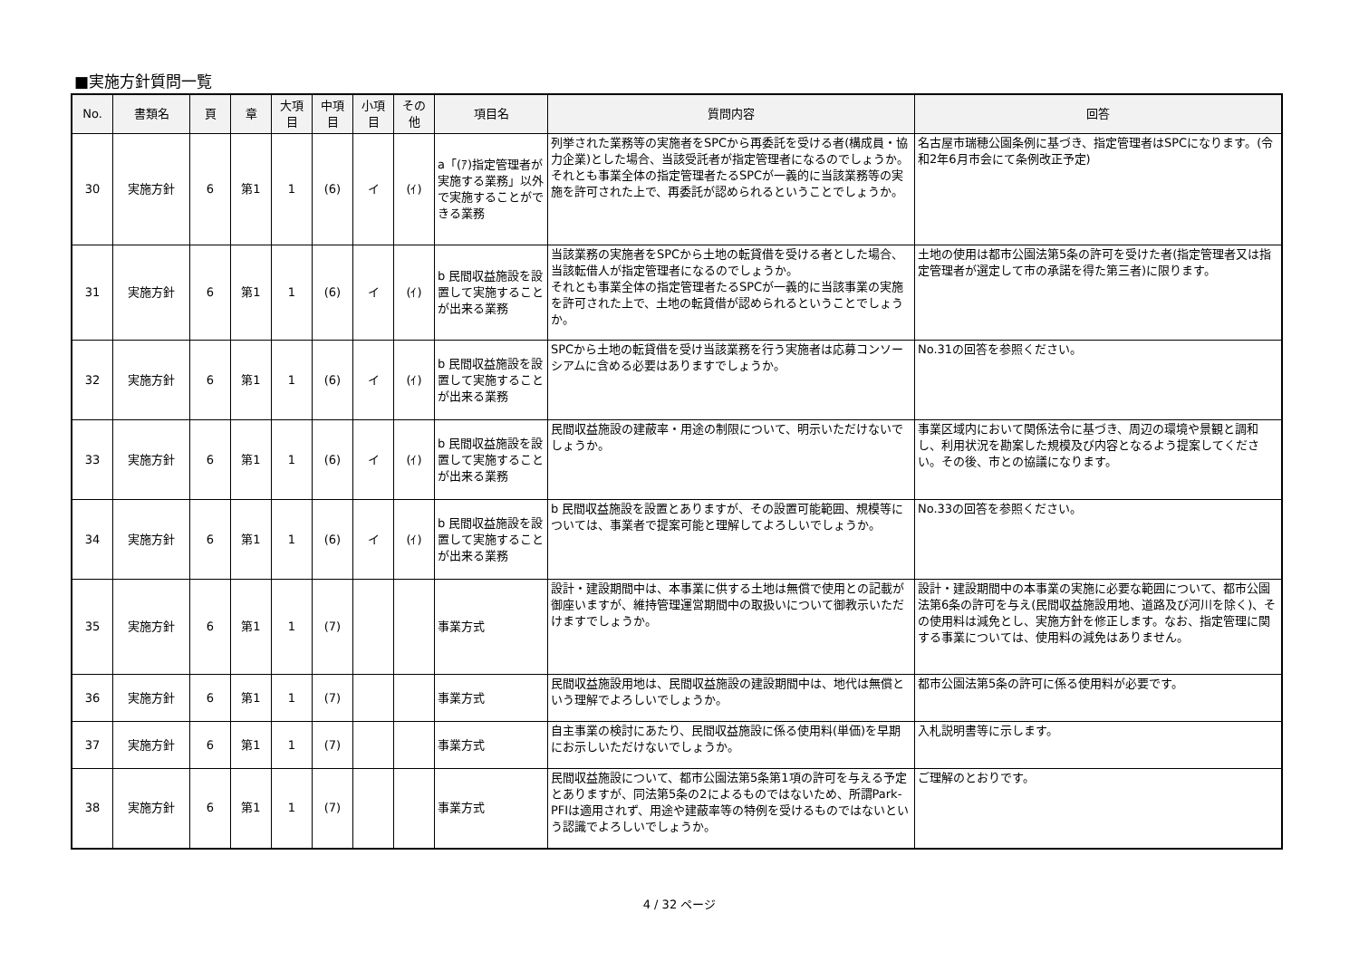■実施方針質問一覧
| No. | 書類名 | 頁 | 章 | 大項 目 | 中項 目 | 小項 目 | その 他 | 項目名 | 質問内容 | 回答 |
| --- | --- | --- | --- | --- | --- | --- | --- | --- | --- | --- |
| 30 | 実施方針 | 6 | 第1 | 1 | (6) | イ | (ｲ) | a「(ｱ)指定管理者が実施する業務」以外で実施することができる業務 | 列挙された業務等の実施者をSPCから再委託を受ける者(構成員・協力企業)とした場合、当該受託者が指定管理者になるのでしょうか。 それとも事業全体の指定管理者たるSPCが一義的に当該業務等の実施を許可された上で、再委託が認められるということでしょうか。 | 名古屋市瑞穂公園条例に基づき、指定管理者はSPCになります。(令和2年6月市会にて条例改正予定) |
| 31 | 実施方針 | 6 | 第1 | 1 | (6) | イ | (ｲ) | b 民間収益施設を設置して実施することが出来る業務 | 当該業務の実施者をSPCから土地の転貸借を受ける者とした場合、当該転借人が指定管理者になるのでしょうか。 それとも事業全体の指定管理者たるSPCが一義的に当該事業の実施を許可された上で、土地の転貸借が認められるということでしょうか。 | 土地の使用は都市公園法第5条の許可を受けた者(指定管理者又は指定管理者が選定して市の承諾を得た第三者)に限ります。 |
| 32 | 実施方針 | 6 | 第1 | 1 | (6) | イ | (ｲ) | b 民間収益施設を設置して実施することが出来る業務 | SPCから土地の転貸借を受け当該業務を行う実施者は応募コンソーシアムに含める必要はありますでしょうか。 | No.31の回答を参照ください。 |
| 33 | 実施方針 | 6 | 第1 | 1 | (6) | イ | (ｲ) | b 民間収益施設を設置して実施することが出来る業務 | 民間収益施設の建蔽率・用途の制限について、明示いただけないでしょうか。 | 事業区域内において関係法令に基づき、周辺の環境や景観と調和し、利用状況を勘案した規模及び内容となるよう提案してください。その後、市との協議になります。 |
| 34 | 実施方針 | 6 | 第1 | 1 | (6) | イ | (ｲ) | b 民間収益施設を設置して実施することが出来る業務 | b 民間収益施設を設置とありますが、その設置可能範囲、規模等については、事業者で提案可能と理解してよろしいでしょうか。 | No.33の回答を参照ください。 |
| 35 | 実施方針 | 6 | 第1 | 1 | (7) | | | 事業方式 | 設計・建設期間中は、本事業に供する土地は無償で使用との記載が御座いますが、維持管理運営期間中の取扱いについて御教示いただけますでしょうか。 | 設計・建設期間中の本事業の実施に必要な範囲について、都市公園法第6条の許可を与え(民間収益施設用地、道路及び河川を除く)、その使用料は減免とし、実施方針を修正します。なお、指定管理に関する事業については、使用料の減免はありません。 |
| 36 | 実施方針 | 6 | 第1 | 1 | (7) | | | 事業方式 | 民間収益施設用地は、民間収益施設の建設期間中は、地代は無償という理解でよろしいでしょうか。 | 都市公園法第5条の許可に係る使用料が必要です。 |
| 37 | 実施方針 | 6 | 第1 | 1 | (7) | | | 事業方式 | 自主事業の検討にあたり、民間収益施設に係る使用料(単価)を早期にお示しいただけないでしょうか。 | 入札説明書等に示します。 |
| 38 | 実施方針 | 6 | 第1 | 1 | (7) | | | 事業方式 | 民間収益施設について、都市公園法第5条第1項の許可を与える予定とありますが、同法第5条の2によるものではないため、所謂Park-PFIは適用されず、用途や建蔽率等の特例を受けるものではないという認識でよろしいでしょうか。 | ご理解のとおりです。 |
4 / 32 ページ